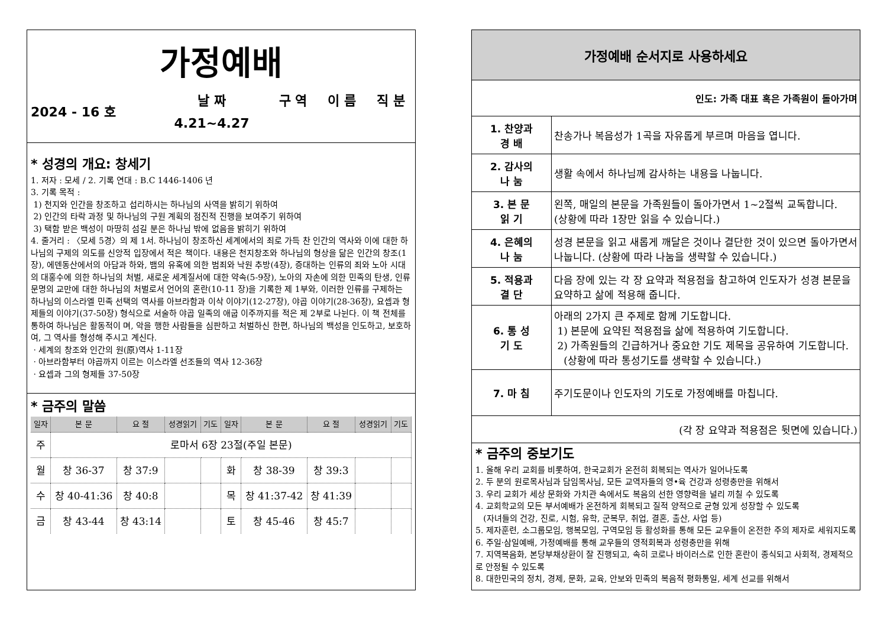가정예배
| 2024 - 16 호 | 날 짜 | 구 역 | 이 름 | 직 분 |
| | 4.21~4.27 | | | |
* 성경의 개요: 창세기
1. 저자 : 모세 / 2. 기록 연대 : B.C 1446-1406 년
3. 기록 목적 :
1) 천지와 인간을 창조하고 섭리하시는 하나님의 사역을 밝히기 위하여
2) 인간의 타락 과정 및 하나님의 구원 계획의 점진적 진행을 보여주기 위하여
3) 택함 받은 백성이 마땅히 섬길 분은 하나님 밖에 없음을 밝히기 위하여
4. 줄거리 : 〈모세 5경〉의 제 1서. 하나님이 창조하신 세계에서의 죄로 가득 찬 인간의 역사와 이에 대한 하나님의 구제의 의도를 신앙적 입장에서 적은 책이다. 내용은 천지창조와 하나님의 형상을 닮은 인간의 창조(1장), 에덴동산에서의 아담과 하와, 뱀의 유혹에 의한 범죄와 낙원 추방(4장), 증대하는 인류의 죄와 노아 시대의 대홍수에 의한 하나님의 처벌, 새로운 세계질서에 대한 약속(5-9장), 노아의 자손에 의한 민족의 탄생, 인류문명의 교만에 대한 하나님의 처벌로서 언어의 혼란(10-11 장)을 기록한 제 1부와, 이러한 인류를 구제하는 하나님의 이스라엘 민족 선택의 역사를 아브라함과 이삭 이야기(12-27장), 야곱 이야기(28-36장), 요셉과 형제들의 이야기(37-50장) 형식으로 서술하 야곱 일족의 애굽 이주까지를 적은 제 2부로 나뉜다. 이 책 전체를 통하여 하나님은 활동적이 며, 악을 행한 사람들을 심판하고 처벌하신 한편, 하나님의 백성을 인도하고, 보호하여, 그 역사를 형성해 주시고 계신다.
· 세계의 창조와 인간의 원(原)역사 1-11장
· 아브라함부터 야곱까지 이르는 이스라엘 선조들의 역사 12-36장
· 요셉과 그의 형제들 37-50장
* 금주의 말씀
| 일자 | 본 문 | 요 절 | 성경읽기 | 기도 | 일자 | 본 문 | 요 절 | 성경읽기 | 기도 |
| --- | --- | --- | --- | --- | --- | --- | --- | --- | --- |
| 주 | 로마서 6장 23절(주일 본문) | | | | | | | | |
| 월 | 창 36-37 | 창 37:9 | | | 화 | 창 38-39 | 창 39:3 | | |
| 수 | 창 40-41:36 | 창 40:8 | | | 목 | 창 41:37-42 | 창 41:39 | | |
| 금 | 창 43-44 | 창 43:14 | | | 토 | 창 45-46 | 창 45:7 | | |
가정예배 순서지로 사용하세요
인도: 가족 대표 혹은 가족원이 돌아가며
| 1. 찬양과 경 배 | 찬송가나 복음성가 1곡을 자유롭게 부르며 마음을 엽니다. |
| 2. 감사의 나 눔 | 생활 속에서 하나님께 감사하는 내용을 나눕니다. |
| 3. 본 문 읽 기 | 왼쪽, 매일의 본문을 가족원들이 돌아가면서 1~2절씩 교독합니다. (상황에 따라 1장만 읽을 수 있습니다.) |
| 4. 은혜의 나 눔 | 성경 본문을 읽고 새롭게 깨달은 것이나 결단한 것이 있으면 돌아가면서 나눕니다. (상황에 따라 나눔을 생략할 수 있습니다.) |
| 5. 적용과 결 단 | 다음 장에 있는 각 장 요약과 적용점을 참고하여 인도자가 성경 본문을 요약하고 삶에 적용해 줍니다. |
| 6. 통 성 기 도 | 아래의 2가지 큰 주제로 함께 기도합니다. 1) 본문에 요약된 적용점을 삶에 적용하여 기도합니다. 2) 가족원들의 긴급하거나 중요한 기도 제목을 공유하여 기도합니다. (상황에 따라 통성기도를 생략할 수 있습니다.) |
| 7. 마 침 | 주기도문이나 인도자의 기도로 가정예배를 마칩니다. |
| (각 장 요약과 적용점은 뒷면에 있습니다.) | |
* 금주의 중보기도
1. 올해 우리 교회를 비롯하여, 한국교회가 온전히 회복되는 역사가 일어나도록
2. 두 분의 원로목사님과 담임목사님, 모든 교역자들의 영•육 건강과 성령충만을 위해서
3. 우리 교회가 세상 문화와 가치관 속에서도 복음의 선한 영향력을 널리 끼칠 수 있도록
4. 교회학교의 모든 부서예배가 온전하게 회복되고 질적 양적으로 균형 있게 성장할 수 있도록
(자녀들의 건강, 진로, 시험, 유학, 군복무, 취업, 결혼, 출산, 사업 등)
5. 제자훈련, 소그룹모임, 행복모임, 구역모임 등 활성화를 통해 모든 교우들이 온전한 주의 제자로 세워지도록
6. 주일·삼일예배, 가정예배를 통해 교우들의 영적회복과 성령충만을 위해
7. 지역복음화, 본당부채상환이 잘 진행되고, 속히 코로나 바이러스로 인한 혼란이 종식되고 사회적, 경제적으로 안정될 수 있도록
8. 대한민국의 정치, 경제, 문화, 교육, 안보와 민족의 복음적 평화통일, 세계 선교를 위해서